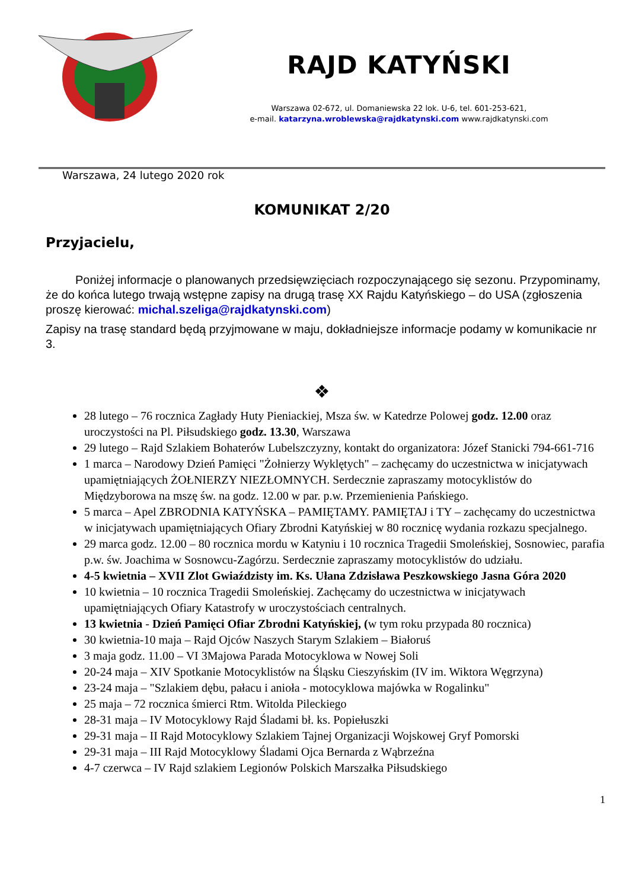RAJD KATYŃSKI
Warszawa 02-672, ul. Domaniewska 22 lok. U-6, tel. 601-253-621,
e-mail. katarzyna.wroblewska@rajdkatynski.com www.rajdkatynski.com
Warszawa, 24 lutego 2020 rok
KOMUNIKAT 2/20
Przyjacielu,
Poniżej informacje o planowanych przedsięwzięciach rozpoczynającego się sezonu. Przypominamy, że do końca lutego trwają wstępne zapisy na drugą trasę XX Rajdu Katyńskiego – do USA (zgłoszenia proszę kierować: michal.szeliga@rajdkatynski.com)
Zapisy na trasę standard będą przyjmowane w maju, dokładniejsze informacje podamy w komunikacie nr 3.
❖
28 lutego – 76 rocznica Zagłady Huty Pieniackiej, Msza św. w Katedrze Polowej godz. 12.00 oraz uroczystości na Pl. Piłsudskiego godz. 13.30, Warszawa
29 lutego – Rajd Szlakiem Bohaterów Lubelszczyzny, kontakt do organizatora: Józef Stanicki 794-661-716
1 marca – Narodowy Dzień Pamięci "Żołnierzy Wyklętych" – zachęcamy do uczestnictwa w inicjatywach upamiętniających ŻOŁNIERZY NIEZŁOMNYCH. Serdecznie zapraszamy motocyklistów do Międzyborowa na mszę św. na godz. 12.00 w par. p.w. Przemienienia Pańskiego.
5 marca – Apel ZBRODNIA KATYŃSKA – PAMIĘTAMY. PAMIĘTAJ i TY – zachęcamy do uczestnictwa w inicjatywach upamiętniających Ofiary Zbrodni Katyńskiej w 80 rocznicę wydania rozkazu specjalnego.
29 marca godz. 12.00 – 80 rocznica mordu w Katyniu i 10 rocznica Tragedii Smoleńskiej, Sosnowiec, parafia p.w. św. Joachima w Sosnowcu-Zagórzu. Serdecznie zapraszamy motocyklistów do udziału.
4-5 kwietnia – XVII Zlot Gwiaździsty im. Ks. Ułana Zdzisława Peszkowskiego Jasna Góra 2020
10 kwietnia – 10 rocznica Tragedii Smoleńskiej. Zachęcamy do uczestnictwa w inicjatywach upamiętniających Ofiary Katastrofy w uroczystościach centralnych.
13 kwietnia - Dzień Pamięci Ofiar Zbrodni Katyńskiej, (w tym roku przypada 80 rocznica)
30 kwietnia-10 maja – Rajd Ojców Naszych Starym Szlakiem – Białoruś
3 maja godz. 11.00 – VI 3Majowa Parada Motocyklowa w Nowej Soli
20-24 maja – XIV Spotkanie Motocyklistów na Śląsku Cieszyńskim (IV im. Wiktora Węgrzyna)
23-24 maja – "Szlakiem dębu, pałacu i anioła - motocyklowa majówka w Rogalinku"
25 maja – 72 rocznica śmierci Rtm. Witolda Pileckiego
28-31 maja – IV Motocyklowy Rajd Śladami bł. ks. Popiełuszki
29-31 maja – II Rajd Motocyklowy Szlakiem Tajnej Organizacji Wojskowej Gryf Pomorski
29-31 maja – III Rajd Motocyklowy Śladami Ojca Bernarda z Wąbrzeźna
4-7 czerwca – IV Rajd szlakiem Legionów Polskich Marszałka Piłsudskiego
1